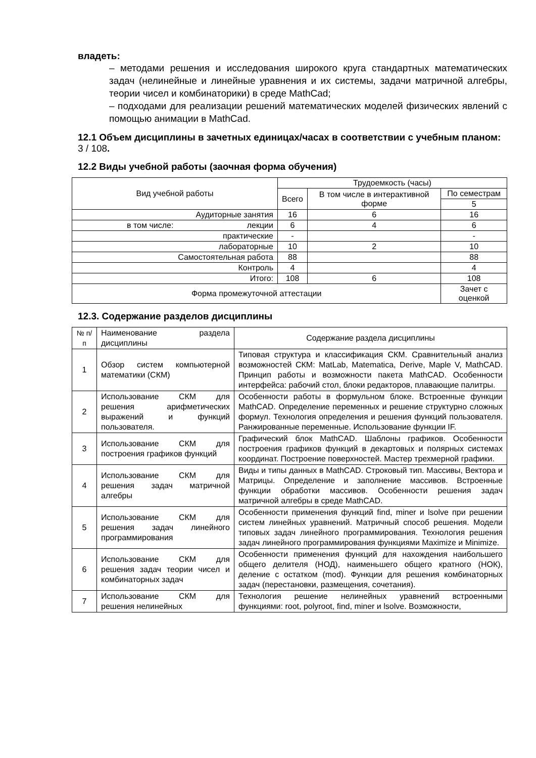владеть:
– методами решения и исследования широкого круга стандартных математических задач (нелинейные и линейные уравнения и их системы, задачи матричной алгебры, теории чисел и комбинаторики) в среде MathCad;
– подходами для реализации решений математических моделей физических явлений с помощью анимации в MathCad.
12.1 Объем дисциплины в зачетных единицах/часах в соответствии с учебным планом: 3 / 108.
12.2 Виды учебной работы (заочная форма обучения)
| Вид учебной работы | Трудоемкость (часы) | | |
| --- | --- | --- | --- |
| | Всего | В том числе в интерактивной форме | По семестрам |
| | | | 5 |
| Аудиторные занятия | 16 | 6 | 16 |
| в том числе: лекции | 6 | 4 | 6 |
| практические | - | | - |
| лабораторные | 10 | 2 | 10 |
| Самостоятельная работа | 88 | | 88 |
| Контроль | 4 | | 4 |
| Итого: | 108 | 6 | 108 |
| Форма промежуточной аттестации | | | Зачет с оценкой |
12.3. Содержание разделов дисциплины
| № п/п | Наименование раздела дисциплины | Содержание раздела дисциплины |
| 1 | Обзор систем компьютерной математики (СКМ) | Типовая структура и классификация СКМ. Сравнительный анализ возможностей СКМ: MatLab, Matematica, Derive, Maple V, MathCAD. Принцип работы и возможности пакета MathCAD. Особенности интерфейса: рабочий стол, блоки редакторов, плавающие палитры. |
| 2 | Использование СКМ для решения арифметических выражений и функций пользователя. | Особенности работы в формульном блоке. Встроенные функции MathCAD. Определение переменных и решение структурно сложных формул. Технология определения и решения функций пользователя. Ранжированные переменные. Использование функции IF. |
| 3 | Использование СКМ для построения графиков функций | Графический блок MathCAD. Шаблоны графиков. Особенности построения графиков функций в декартовых и полярных системах координат. Построение поверхностей. Мастер трехмерной графики. |
| 4 | Использование СКМ для решения задач матричной алгебры | Виды и типы данных в MathCAD. Строковый тип. Массивы, Вектора и Матрицы. Определение и заполнение массивов. Встроенные функции обработки массивов. Особенности решения задач матричной алгебры в среде MathCAD. |
| 5 | Использование СКМ для решения задач линейного программирования | Особенности применения функций find, miner и lsolve при решении систем линейных уравнений. Матричный способ решения. Модели типовых задач линейного программирования. Технология решения задач линейного программирования функциями Maximize и Minimize. |
| 6 | Использование СКМ для решения задач теории чисел и комбинаторных задач | Особенности применения функций для нахождения наибольшего общего делителя (НОД), наименьшего общего кратного (НОК), деление с остатком (mod). Функции для решения комбинаторных задач (перестановки, размещения, сочетания). |
| 7 | Использование СКМ для решения нелинейных | Технология решение нелинейных уравнений встроенными функциями: root, polyroot, find, miner и lsolve. Возможности, |